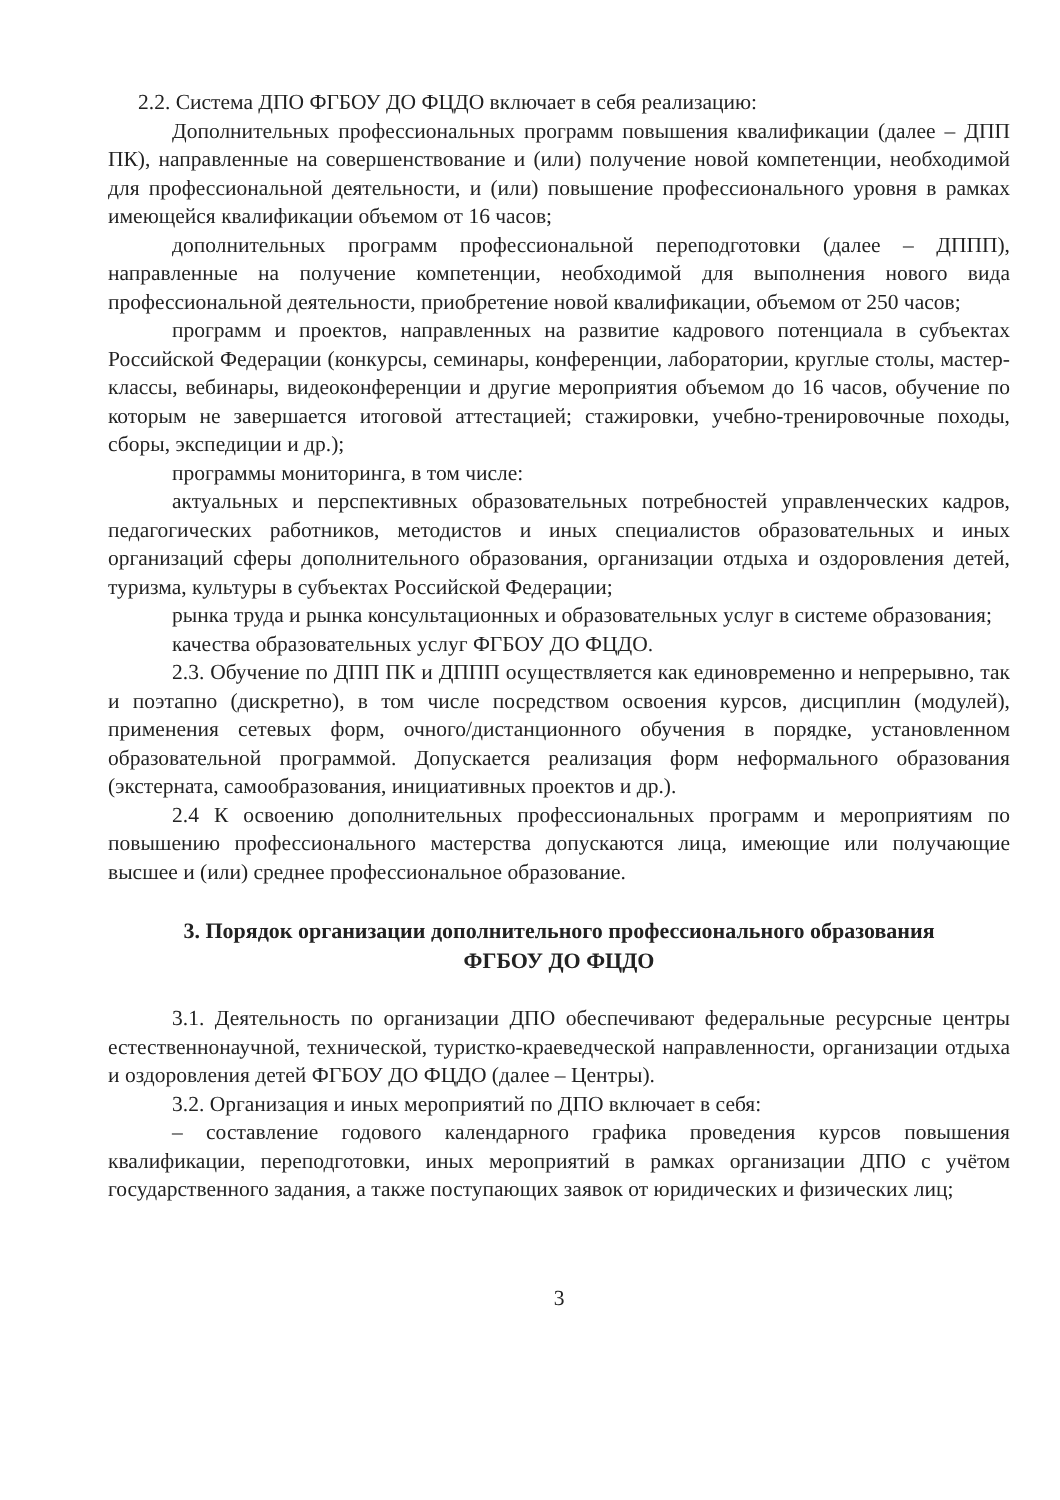2.2. Система ДПО ФГБОУ ДО ФЦДО включает в себя реализацию:
Дополнительных профессиональных программ повышения квалификации (далее – ДПП ПК), направленные на совершенствование и (или) получение новой компетенции, необходимой для профессиональной деятельности, и (или) повышение профессионального уровня в рамках имеющейся квалификации объемом от 16 часов;
дополнительных программ профессиональной переподготовки (далее – ДППП), направленные на получение компетенции, необходимой для выполнения нового вида профессиональной деятельности, приобретение новой квалификации, объемом от 250 часов;
программ и проектов, направленных на развитие кадрового потенциала в субъектах Российской Федерации (конкурсы, семинары, конференции, лаборатории, круглые столы, мастер-классы, вебинары, видеоконференции и другие мероприятия объемом до 16 часов, обучение по которым не завершается итоговой аттестацией; стажировки, учебно-тренировочные походы, сборы, экспедиции и др.);
программы мониторинга, в том числе:
актуальных и перспективных образовательных потребностей управленческих кадров, педагогических работников, методистов и иных специалистов образовательных и иных организаций сферы дополнительного образования, организации отдыха и оздоровления детей, туризма, культуры в субъектах Российской Федерации;
рынка труда и рынка консультационных и образовательных услуг в системе образования;
качества образовательных услуг ФГБОУ ДО ФЦДО.
2.3. Обучение по ДПП ПК и ДППП осуществляется как единовременно и непрерывно, так и поэтапно (дискретно), в том числе посредством освоения курсов, дисциплин (модулей), применения сетевых форм, очного/дистанционного обучения в порядке, установленном образовательной программой. Допускается реализация форм неформального образования (экстерната, самообразования, инициативных проектов и др.).
2.4 К освоению дополнительных профессиональных программ и мероприятиям по повышению профессионального мастерства допускаются лица, имеющие или получающие высшее и (или) среднее профессиональное образование.
3. Порядок организации дополнительного профессионального образования
ФГБОУ ДО ФЦДО
3.1. Деятельность по организации ДПО обеспечивают федеральные ресурсные центры естественнонаучной, технической, туристко-краеведческой направленности, организации отдыха и оздоровления детей ФГБОУ ДО ФЦДО (далее – Центры).
3.2. Организация и иных мероприятий по ДПО включает в себя:
– составление годового календарного графика проведения курсов повышения квалификации, переподготовки, иных мероприятий в рамках организации ДПО с учётом государственного задания, а также поступающих заявок от юридических и физических лиц;
3